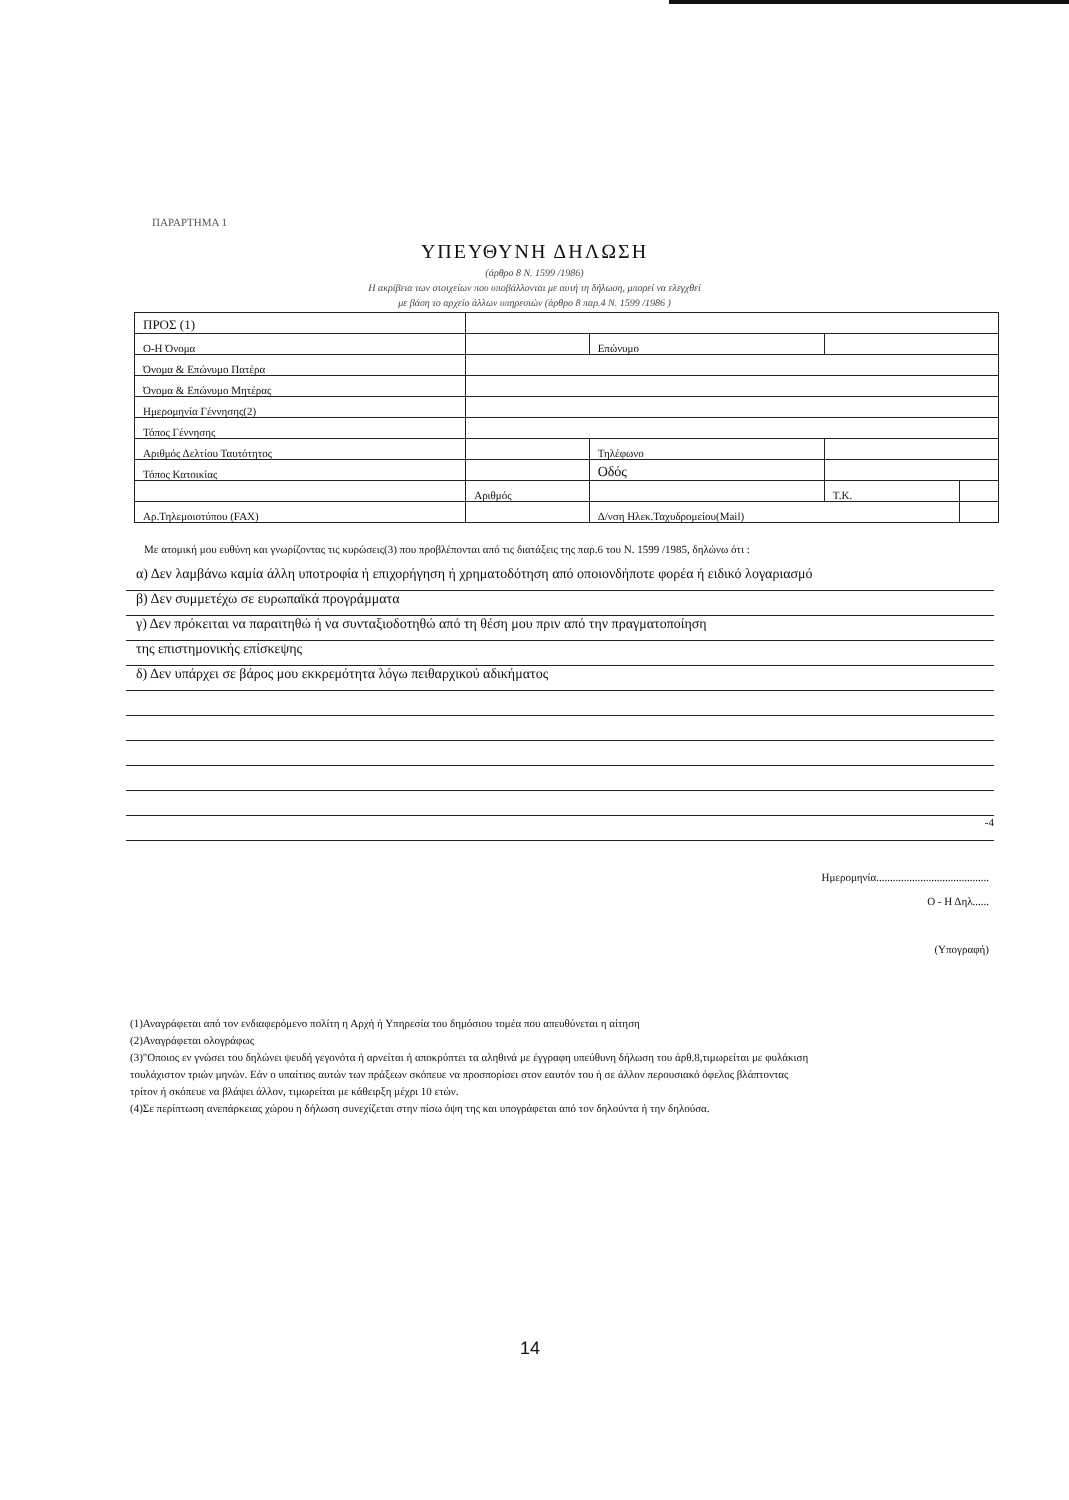ΠΑΡΑΡΤΗΜΑ 1
ΥΠΕΥΘΥΝΗ ΔΗΛΩΣΗ
(άρθρο 8 Ν. 1599 /1986)
Η ακρίβεια των στοιχείων που υποβάλλονται με αυτή τη δήλωση, μπορεί να ελεγχθεί
με βάση το αρχείο άλλων υπηρεσιών (άρθρο 8 παρ.4 Ν. 1599 /1986 )
| ΠΡΟΣ (1) | | | | | |
| Ο-Η Όνομα | | | Επώνυμο | | |
| Όνομα & Επώνυμο Πατέρα | | | | | |
| Όνομα & Επώνυμο Μητέρας | | | | | |
| Ημερομηνία Γέννησης(2) | | | | | |
| Τόπος Γέννησης | | | | | |
| Αριθμός Δελτίου Ταυτότητος | | | Τηλέφωνο | | |
| Τόπος Κατοικίας | | | Οδός | | |
| | Αριθμός | | | Τ.Κ. | |
| Αρ.Τηλεμοιοτύπου (FAX) | | Δ/νση Ηλεκ.Ταχυδρομείου(Mail) | | | |
Με ατομική μου ευθύνη και γνωρίζοντας τις κυρώσεις(3) που προβλέπονται από τις διατάξεις της παρ.6 του Ν. 1599 /1985, δηλώνω ότι :
α) Δεν λαμβάνω καμία άλλη υποτροφία ή επιχορήγηση ή χρηματοδότηση από οποιονδήποτε φορέα ή ειδικό λογαριασμό
β) Δεν συμμετέχω σε ευρωπαϊκά προγράμματα
γ) Δεν πρόκειται να παραιτηθώ ή να συνταξιοδοτηθώ από τη θέση μου πριν από την πραγματοποίηση
της επιστημονικής επίσκεψης
δ) Δεν υπάρχει σε βάρος μου εκκρεμότητα λόγω πειθαρχικού αδικήματος
-4
Ημερομηνία.........................................
Ο - Η Δηλ......
(Υπογραφή)
(1)Αναγράφεται από τον ενδιαφερόμενο πολίτη η Αρχή ή Υπηρεσία του δημόσιου τομέα που απευθύνεται η αίτηση
(2)Αναγράφεται ολογράφως
(3)"Οποιος εν γνώσει του δηλώνει ψευδή γεγονότα ή αρνείται ή αποκρύπτει τα αληθινά με έγγραφη υπεύθυνη δήλωση του άρθ.8,τιμωρείται με φυλάκιση τουλάχιστον τριών μηνών. Εάν ο υπαίτιος αυτών των πράξεων σκόπευε να προσπορίσει στον εαυτόν του ή σε άλλον περουσιακό όφελος βλάπτοντας τρίτον ή σκόπευε να βλάψει άλλον, τιμωρείται με κάθειρξη μέχρι 10 ετών.
(4)Σε περίπτωση ανεπάρκειας χώρου η δήλωση συνεχίζεται στην πίσω όψη της και υπογράφεται από τον δηλούντα ή την δηλούσα.
14